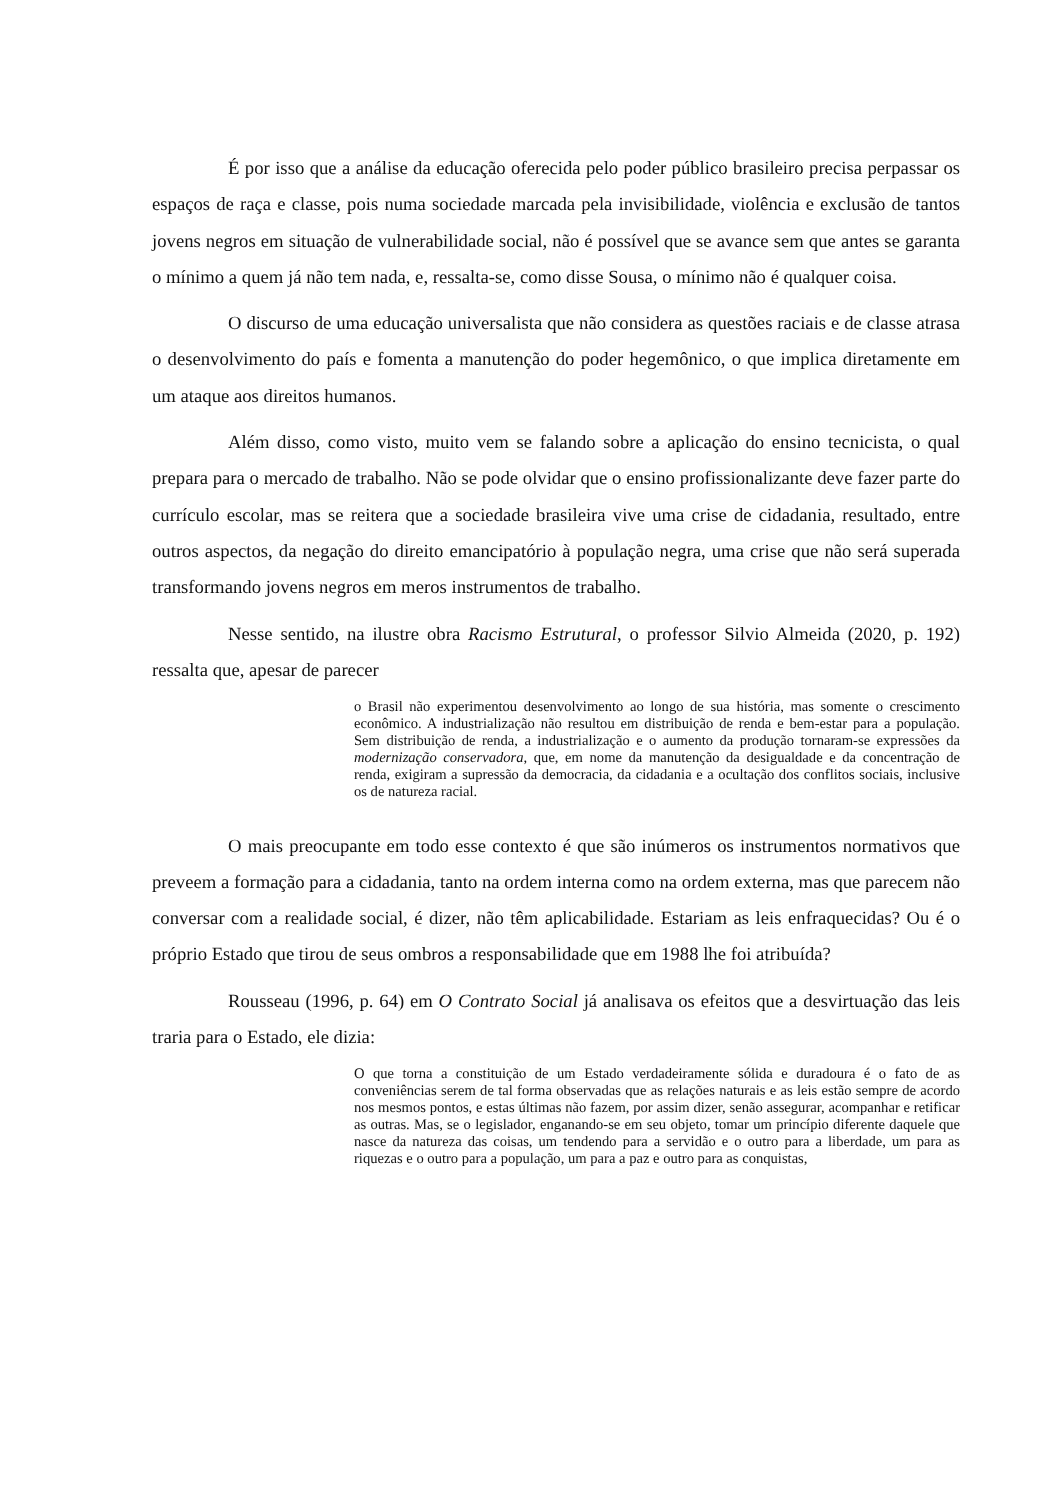É por isso que a análise da educação oferecida pelo poder público brasileiro precisa perpassar os espaços de raça e classe, pois numa sociedade marcada pela invisibilidade, violência e exclusão de tantos jovens negros em situação de vulnerabilidade social, não é possível que se avance sem que antes se garanta o mínimo a quem já não tem nada, e, ressalta-se, como disse Sousa, o mínimo não é qualquer coisa.
O discurso de uma educação universalista que não considera as questões raciais e de classe atrasa o desenvolvimento do país e fomenta a manutenção do poder hegemônico, o que implica diretamente em um ataque aos direitos humanos.
Além disso, como visto, muito vem se falando sobre a aplicação do ensino tecnicista, o qual prepara para o mercado de trabalho. Não se pode olvidar que o ensino profissionalizante deve fazer parte do currículo escolar, mas se reitera que a sociedade brasileira vive uma crise de cidadania, resultado, entre outros aspectos, da negação do direito emancipatório à população negra, uma crise que não será superada transformando jovens negros em meros instrumentos de trabalho.
Nesse sentido, na ilustre obra Racismo Estrutural, o professor Silvio Almeida (2020, p. 192) ressalta que, apesar de parecer
o Brasil não experimentou desenvolvimento ao longo de sua história, mas somente o crescimento econômico. A industrialização não resultou em distribuição de renda e bem-estar para a população. Sem distribuição de renda, a industrialização e o aumento da produção tornaram-se expressões da modernização conservadora, que, em nome da manutenção da desigualdade e da concentração de renda, exigiram a supressão da democracia, da cidadania e a ocultação dos conflitos sociais, inclusive os de natureza racial.
O mais preocupante em todo esse contexto é que são inúmeros os instrumentos normativos que preveem a formação para a cidadania, tanto na ordem interna como na ordem externa, mas que parecem não conversar com a realidade social, é dizer, não têm aplicabilidade. Estariam as leis enfraquecidas? Ou é o próprio Estado que tirou de seus ombros a responsabilidade que em 1988 lhe foi atribuída?
Rousseau (1996, p. 64) em O Contrato Social já analisava os efeitos que a desvirtuação das leis traria para o Estado, ele dizia:
O que torna a constituição de um Estado verdadeiramente sólida e duradoura é o fato de as conveniências serem de tal forma observadas que as relações naturais e as leis estão sempre de acordo nos mesmos pontos, e estas últimas não fazem, por assim dizer, senão assegurar, acompanhar e retificar as outras. Mas, se o legislador, enganando-se em seu objeto, tomar um princípio diferente daquele que nasce da natureza das coisas, um tendendo para a servidão e o outro para a liberdade, um para as riquezas e o outro para a população, um para a paz e outro para as conquistas,